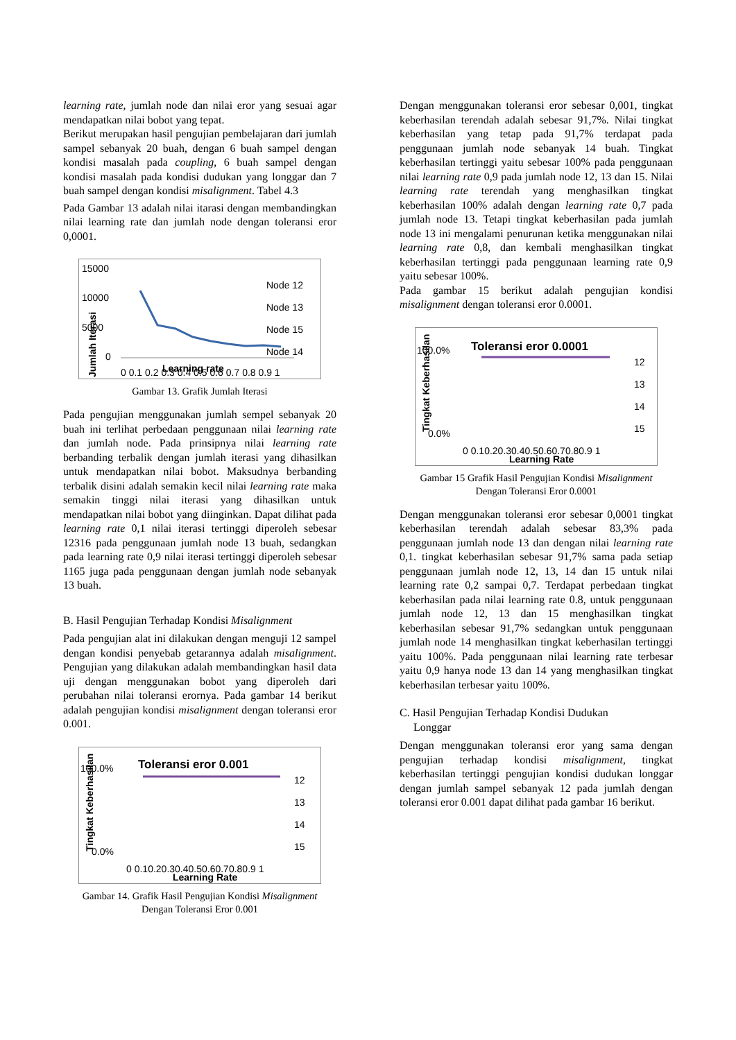learning rate, jumlah node dan nilai eror yang sesuai agar mendapatkan nilai bobot yang tepat.
Berikut merupakan hasil pengujian pembelajaran dari jumlah sampel sebanyak 20 buah, dengan 6 buah sampel dengan kondisi masalah pada coupling, 6 buah sampel dengan kondisi masalah pada kondisi dudukan yang longgar dan 7 buah sampel dengan kondisi misalignment. Tabel 4.3
Pada Gambar 13 adalah nilai itarasi dengan membandingkan nilai learning rate dan jumlah node dengan toleransi eror 0,0001.
15000
10000
5000
0
Node 12
Node 13
Node 15
Node 14
0 0.1 0.2 0.3 0.4 0.5 0.6 0.7 0.8 0.9 1
Learning rate
Jumlah Iterasi
Gambar 13. Grafik Jumlah Iterasi
Pada pengujian menggunakan jumlah sempel sebanyak 20 buah ini terlihat perbedaan penggunaan nilai learning rate dan jumlah node. Pada prinsipnya nilai learning rate berbanding terbalik dengan jumlah iterasi yang dihasilkan untuk mendapatkan nilai bobot. Maksudnya berbanding terbalik disini adalah semakin kecil nilai learning rate maka semakin tinggi nilai iterasi yang dihasilkan untuk mendapatkan nilai bobot yang diinginkan. Dapat dilihat pada learning rate 0,1 nilai iterasi tertinggi diperoleh sebesar 12316 pada penggunaan jumlah node 13 buah, sedangkan pada learning rate 0,9 nilai iterasi tertinggi diperoleh sebesar 1165 juga pada penggunaan dengan jumlah node sebanyak 13 buah.
B. Hasil Pengujian Terhadap Kondisi Misalignment
Pada pengujian alat ini dilakukan dengan menguji 12 sampel dengan kondisi penyebab getarannya adalah misalignment. Pengujian yang dilakukan adalah membandingkan hasil data uji dengan menggunakan bobot yang diperoleh dari perubahan nilai toleransi erornya. Pada gambar 14 berikut adalah pengujian kondisi misalignment dengan toleransi eror 0.001.
Toleransi eror 0.001
100.0%
0.0%
12
13
14
15
0 0.10.20.30.40.50.60.70.80.9 1
Learning Rate
Tingkat Keberhasilan
Gambar 14. Grafik Hasil Pengujian Kondisi Misalignment
Dengan Toleransi Eror 0.001
Dengan menggunakan toleransi eror sebesar 0,001, tingkat keberhasilan terendah adalah sebesar 91,7%. Nilai tingkat keberhasilan yang tetap pada 91,7% terdapat pada penggunaan jumlah node sebanyak 14 buah. Tingkat keberhasilan tertinggi yaitu sebesar 100% pada penggunaan nilai learning rate 0,9 pada jumlah node 12, 13 dan 15. Nilai learning rate terendah yang menghasilkan tingkat keberhasilan 100% adalah dengan learning rate 0,7 pada jumlah node 13. Tetapi tingkat keberhasilan pada jumlah node 13 ini mengalami penurunan ketika menggunakan nilai learning rate 0,8, dan kembali menghasilkan tingkat keberhasilan tertinggi pada penggunaan learning rate 0,9 yaitu sebesar 100%.
Pada gambar 15 berikut adalah pengujian kondisi misalignment dengan toleransi eror 0.0001.
Toleransi eror 0.0001
100.0%
0.0%
12
13
14
15
0 0.10.20.30.40.50.60.70.80.9 1
Learning Rate
Tingkat Keberhasilan
Gambar 15 Grafik Hasil Pengujian Kondisi Misalignment
Dengan Toleransi Eror 0.0001
Dengan menggunakan toleransi eror sebesar 0,0001 tingkat keberhasilan terendah adalah sebesar 83,3% pada penggunaan jumlah node 13 dan dengan nilai learning rate 0,1. tingkat keberhasilan sebesar 91,7% sama pada setiap penggunaan jumlah node 12, 13, 14 dan 15 untuk nilai learning rate 0,2 sampai 0,7. Terdapat perbedaan tingkat keberhasilan pada nilai learning rate 0.8, untuk penggunaan jumlah node 12, 13 dan 15 menghasilkan tingkat keberhasilan sebesar 91,7% sedangkan untuk penggunaan jumlah node 14 menghasilkan tingkat keberhasilan tertinggi yaitu 100%. Pada penggunaan nilai learning rate terbesar yaitu 0,9 hanya node 13 dan 14 yang menghasilkan tingkat keberhasilan terbesar yaitu 100%.
C. Hasil Pengujian Terhadap Kondisi Dudukan
Longgar
Dengan menggunakan toleransi eror yang sama dengan pengujian terhadap kondisi misalignment, tingkat keberhasilan tertinggi pengujian kondisi dudukan longgar dengan jumlah sampel sebanyak 12 pada jumlah dengan toleransi eror 0.001 dapat dilihat pada gambar 16 berikut.